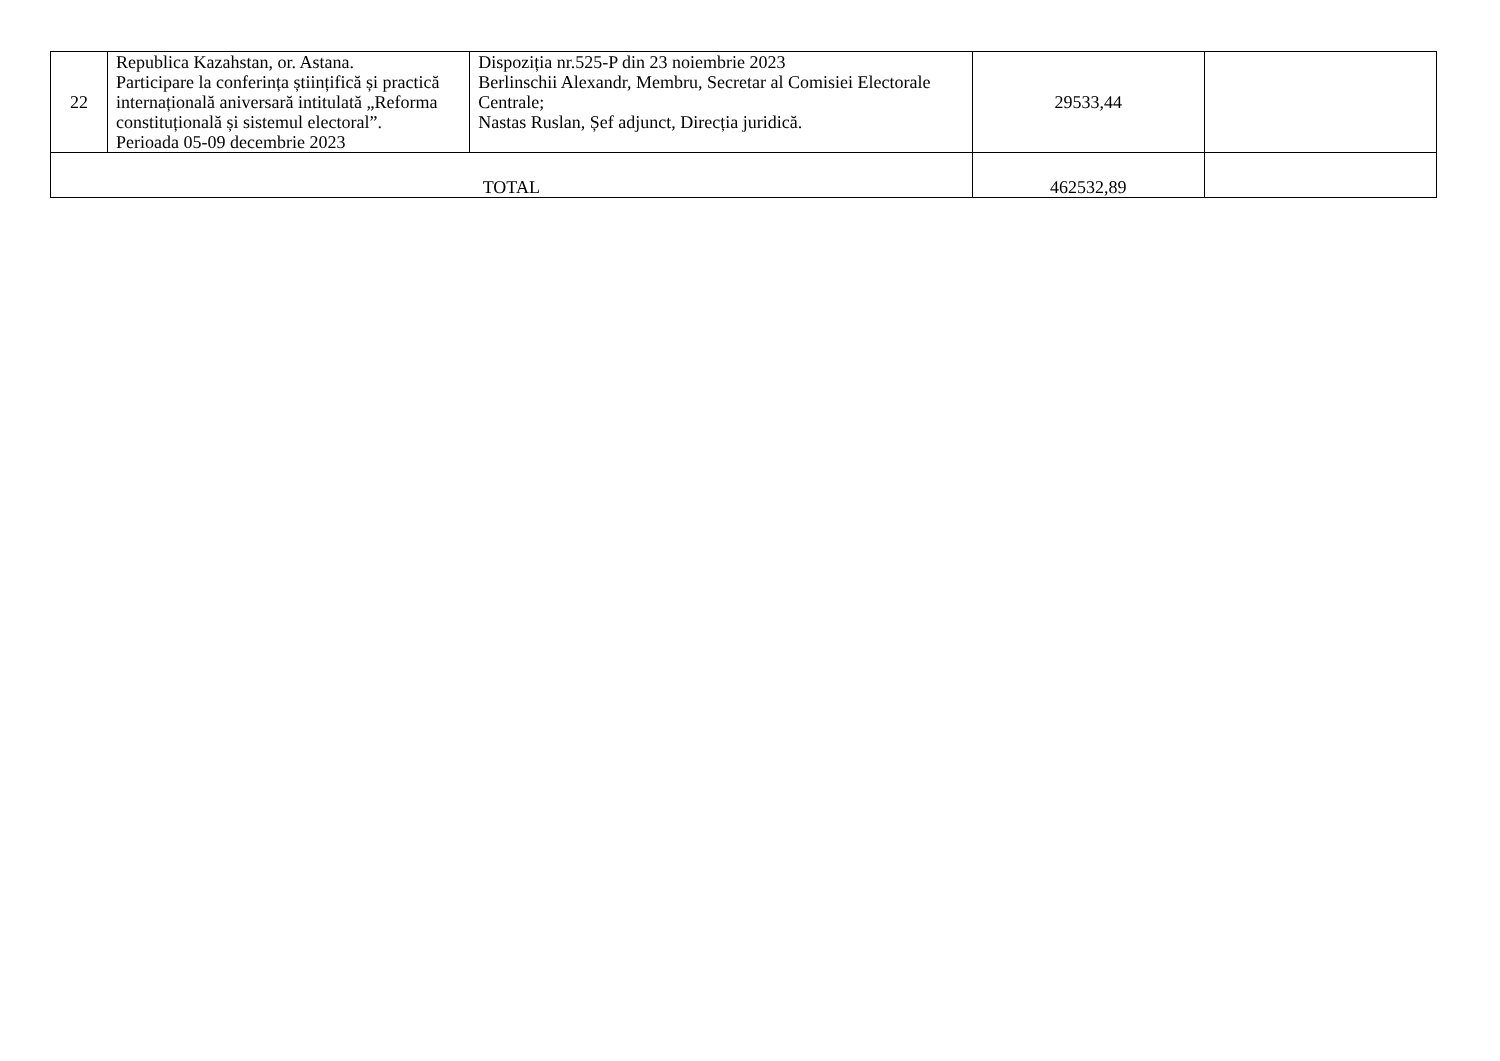| 22 | Republica Kazahstan, or. Astana. Participare la conferința științifică și practică internațională aniversară intitulată „Reforma constituțională și sistemul electoral”. Perioada 05-09 decembrie 2023 | Dispoziția nr.525-P din 23 noiembrie 2023 Berlinschii Alexandr, Membru, Secretar al Comisiei Electorale Centrale; Nastas Ruslan, Șef adjunct, Direcția juridică. | 29533,44 | |
| TOTAL | | | 462532,89 | |